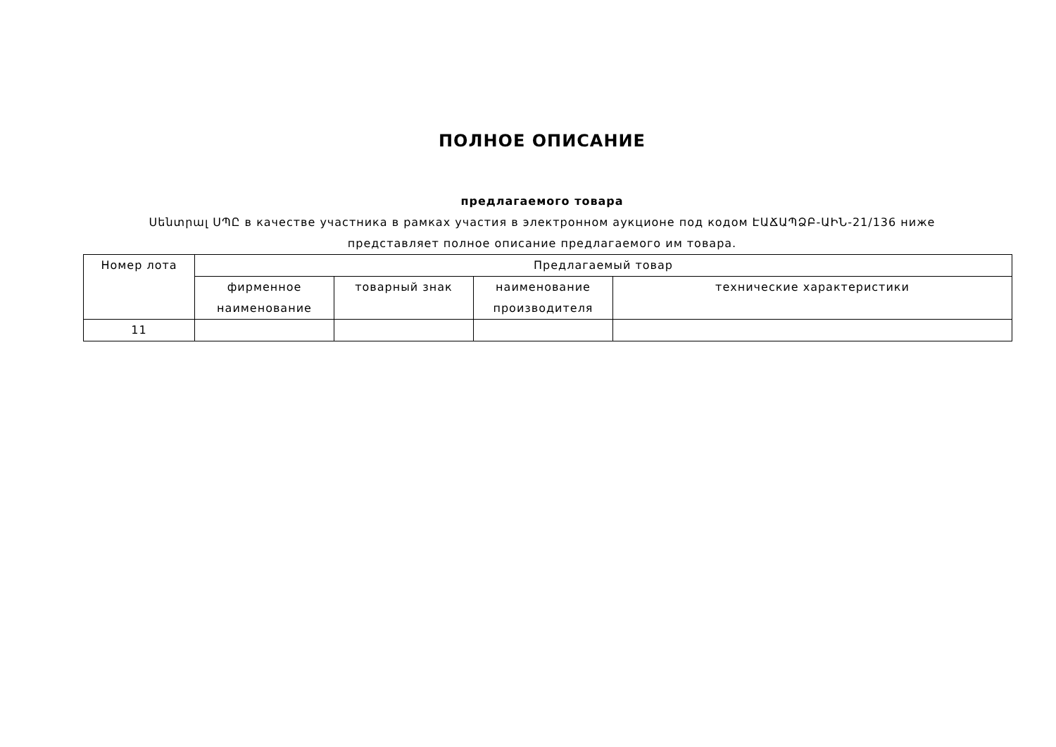ПОЛНОЕ ОПИСАНИЕ
предлагаемого товара
Սենտրալ ՍՊԸ в качестве участника в рамках участия в электронном аукционе под кодом ԷԱՃԱՊՁԲ-ԱԻՆ-21/136 ниже
представляет полное описание предлагаемого им товара.
| Номер лота | Предлагаемый товар | | | |
| --- | --- | --- | --- | --- |
| | фирменное наименование | товарный знак | наименование производителя | технические характеристики |
| 11 | | | | |